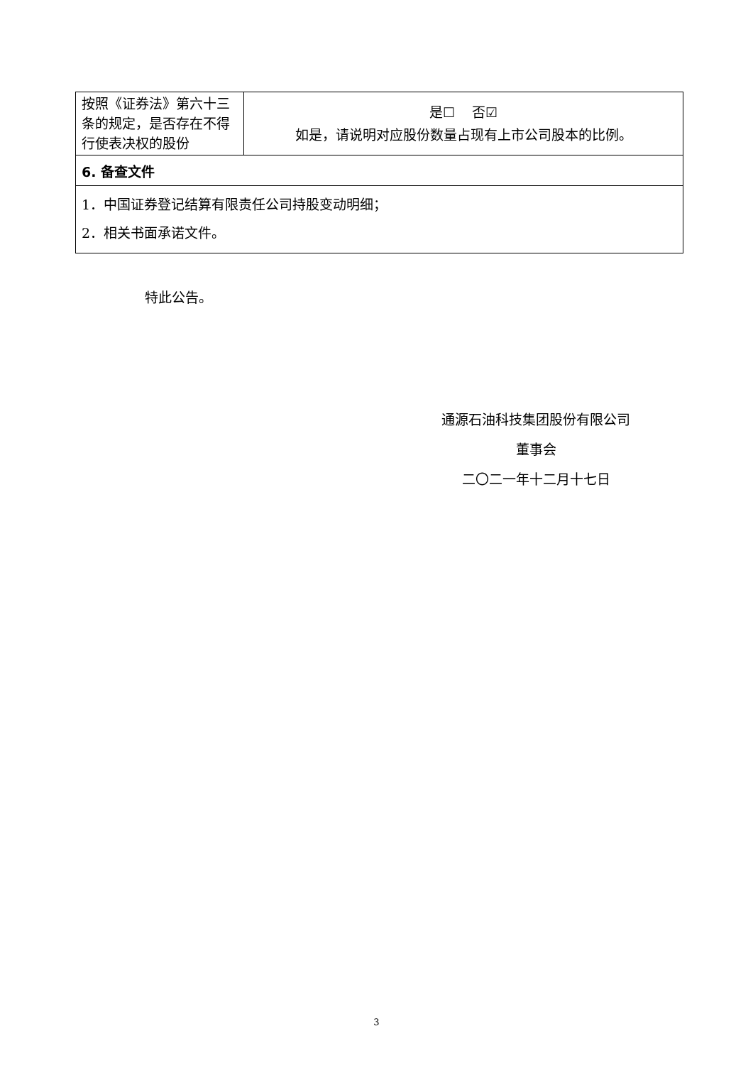| 按照《证券法》第六十三条的规定，是否存在不得行使表决权的股份 | 是☐ 否☑ 如是，请说明对应股份数量占现有上市公司股本的比例。 |
| 6. 备查文件 | |
| 1．中国证券登记结算有限责任公司持股变动明细； 2．相关书面承诺文件。 | |
特此公告。
通源石油科技集团股份有限公司
董事会
二〇二一年十二月十七日
3